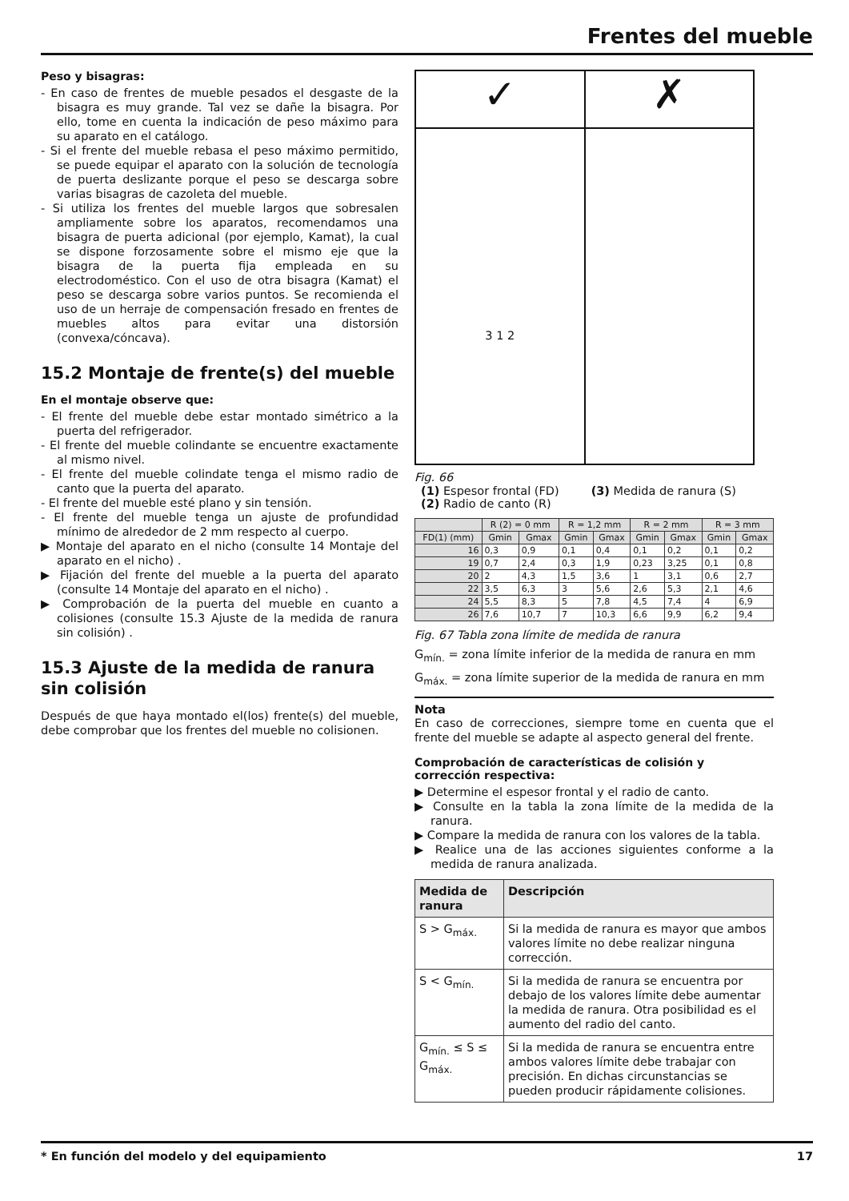Frentes del mueble
Peso y bisagras:
- En caso de frentes de mueble pesados el desgaste de la bisagra es muy grande. Tal vez se dañe la bisagra. Por ello, tome en cuenta la indicación de peso máximo para su aparato en el catálogo.
- Si el frente del mueble rebasa el peso máximo permitido, se puede equipar el aparato con la solución de tecnología de puerta deslizante porque el peso se descarga sobre varias bisagras de cazoleta del mueble.
- Si utiliza los frentes del mueble largos que sobresalen ampliamente sobre los aparatos, recomendamos una bisagra de puerta adicional (por ejemplo, Kamat), la cual se dispone forzosamente sobre el mismo eje que la bisagra de la puerta fija empleada en su electrodoméstico. Con el uso de otra bisagra (Kamat) el peso se descarga sobre varios puntos. Se recomienda el uso de un herraje de compensación fresado en frentes de muebles altos para evitar una distorsión (convexa/cóncava).
15.2 Montaje de frente(s) del mueble
En el montaje observe que:
- El frente del mueble debe estar montado simétrico a la puerta del refrigerador.
- El frente del mueble colindante se encuentre exactamente al mismo nivel.
- El frente del mueble colindate tenga el mismo radio de canto que la puerta del aparato.
- El frente del mueble esté plano y sin tensión.
- El frente del mueble tenga un ajuste de profundidad mínimo de alrededor de 2 mm respecto al cuerpo.
▶ Montaje del aparato en el nicho (consulte 14 Montaje del aparato en el nicho) .
▶ Fijación del frente del mueble a la puerta del aparato (consulte 14 Montaje del aparato en el nicho) .
▶ Comprobación de la puerta del mueble en cuanto a colisiones (consulte 15.3 Ajuste de la medida de ranura sin colisión) .
15.3 Ajuste de la medida de ranura sin colisión
Después de que haya montado el(los) frente(s) del mueble, debe comprobar que los frentes del mueble no colisionen.
✓
3 1 2
✗
Fig. 66
(1) Espesor frontal (FD)
(2) Radio de canto (R)
(3) Medida de ranura (S)
| | R (2) = 0 mm | | R = 1,2 mm | | R = 2 mm | | R = 3 mm | |
| --- | --- | --- | --- | --- | --- | --- | --- | --- |
| FD(1) (mm) | Gmin | Gmax | Gmin | Gmax | Gmin | Gmax | Gmin | Gmax |
| 16 | 0,3 | 0,9 | 0,1 | 0,4 | 0,1 | 0,2 | 0,1 | 0,2 |
| 19 | 0,7 | 2,4 | 0,3 | 1,9 | 0,23 | 3,25 | 0,1 | 0,8 |
| 20 | 2 | 4,3 | 1,5 | 3,6 | 1 | 3,1 | 0,6 | 2,7 |
| 22 | 3,5 | 6,3 | 3 | 5,6 | 2,6 | 5,3 | 2,1 | 4,6 |
| 24 | 5,5 | 8,3 | 5 | 7,8 | 4,5 | 7,4 | 4 | 6,9 |
| 26 | 7,6 | 10,7 | 7 | 10,3 | 6,6 | 9,9 | 6,2 | 9,4 |
Fig. 67 Tabla zona límite de medida de ranura
G<sub>mín.</sub> = zona límite inferior de la medida de ranura en mm
G<sub>máx.</sub> = zona límite superior de la medida de ranura en mm
Nota
En caso de correcciones, siempre tome en cuenta que el frente del mueble se adapte al aspecto general del frente.
Comprobación de características de colisión y corrección respectiva:
▶ Determine el espesor frontal y el radio de canto.
▶ Consulte en la tabla la zona límite de la medida de la ranura.
▶ Compare la medida de ranura con los valores de la tabla.
▶ Realice una de las acciones siguientes conforme a la medida de ranura analizada.
| Medida de ranura | Descripción |
| --- | --- |
| S > G<sub>máx.</sub> | Si la medida de ranura es mayor que ambos valores límite no debe realizar ninguna corrección. |
| S < G<sub>mín.</sub> | Si la medida de ranura se encuentra por debajo de los valores límite debe aumentar la medida de ranura. Otra posibilidad es el aumento del radio del canto. |
| G<sub>mín.</sub> ≤ S ≤ G<sub>máx.</sub> | Si la medida de ranura se encuentra entre ambos valores límite debe trabajar con precisión. En dichas circunstancias se pueden producir rápidamente colisiones. |
* En función del modelo y del equipamiento 17